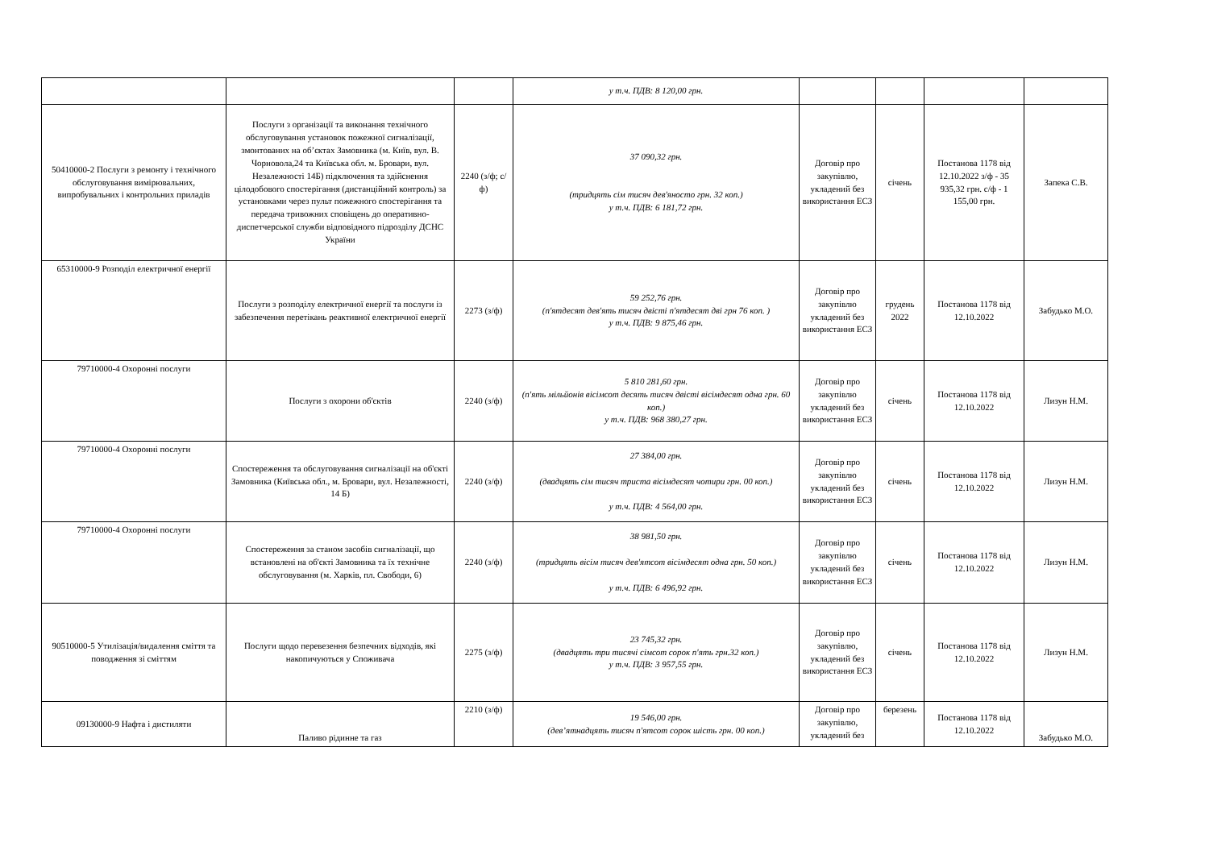| | | | у т.ч. ПДВ: 8 120,00 грн. | | | | |
| 50410000-2 Послуги з ремонту і технічного обслуговування вимірювальних, випробувальних і контрольних приладів | Послуги з організації та виконання технічного обслуговування установок пожежної сигналізації, змонтованих на об’єктах Замовника (м. Київ, вул. В. Чорновола,24 та Київська обл. м. Бровари, вул. Незалежності 14Б) підключення та здійснення цілодобового спостерігання (дистанційний контроль) за установками через пульт пожежного спостерігання та передача тривожних сповіщень до оперативно-диспетчерської служби відповідного підрозділу ДСНС України | 2240 (з/ф; с/ф) | 37 090,32 грн. (тридцять сім тисяч дев'яносто грн. 32 коп.) у т.ч. ПДВ: 6 181,72 грн. | Договір про закупівлю, укладений без використання ЕСЗ | січень | Постанова 1178 від 12.10.2022 з/ф - 35 935,32 грн. с/ф - 1 155,00 грн. | Запека С.В. |
| 65310000-9 Розподіл електричної енергії | Послуги з розподілу електричної енергії та послуги із забезпечення перетікань реактивної електричної енергії | 2273 (з/ф) | 59 252,76 грн. (п'ятдесят дев'ять тисяч двісті п'ятдесят дві грн 76 коп. ) у т.ч. ПДВ: 9 875,46 грн. | Договір про закупівлю укладений без використання ЕСЗ | грудень 2022 | Постанова 1178 від 12.10.2022 | Забудько М.О. |
| 79710000-4 Охоронні послуги | Послуги з охорони об'єктів | 2240 (з/ф) | 5 810 281,60 грн. (п'ять мільйонів вісімсот десять тисяч двісті вісімдесят одна грн. 60 коп.) у т.ч. ПДВ: 968 380,27 грн. | Договір про закупівлю укладений без використання ЕСЗ | січень | Постанова 1178 від 12.10.2022 | Лизун Н.М. |
| 79710000-4 Охоронні послуги | Спостереження та обслуговування сигналізації на об'єкті Замовника (Київська обл., м. Бровари, вул. Незалежності, 14 Б) | 2240 (з/ф) | 27 384,00 грн. (двадцять сім тисяч триста вісімдесят чотири грн. 00 коп.) у т.ч. ПДВ: 4 564,00 грн. | Договір про закупівлю укладений без використання ЕСЗ | січень | Постанова 1178 від 12.10.2022 | Лизун Н.М. |
| 79710000-4 Охоронні послуги | Спостереження за станом засобів сигналізації, що встановлені на об'єкті Замовника та їх технічне обслуговування (м. Харків, пл. Свободи, 6) | 2240 (з/ф) | 38 981,50 грн. (тридцять вісім тисяч дев'ятсот вісімдесят одна грн. 50 коп.) у т.ч. ПДВ: 6 496,92 грн. | Договір про закупівлю укладений без використання ЕСЗ | січень | Постанова 1178 від 12.10.2022 | Лизун Н.М. |
| 90510000-5 Утилізація/видалення сміття та поводження зі сміттям | Послуги щодо перевезення безпечних відходів, які накопичуються у Споживача | 2275 (з/ф) | 23 745,32 грн. (двадцять три тисячі сімсот сорок п'ять грн.32 коп.) у т.ч. ПДВ: 3 957,55 грн. | Договір про закупівлю, укладений без використання ЕСЗ | січень | Постанова 1178 від 12.10.2022 | Лизун Н.М. |
| 09130000-9 Нафта і дистиляти | Паливо рідинне та газ | 2210 (з/ф) | 19 546,00 грн. (дев’ятнадцять тисяч п'ятсот сорок шість грн. 00 коп.) | Договір про закупівлю, укладений без | березень | Постанова 1178 від 12.10.2022 | Забудько М.О. |